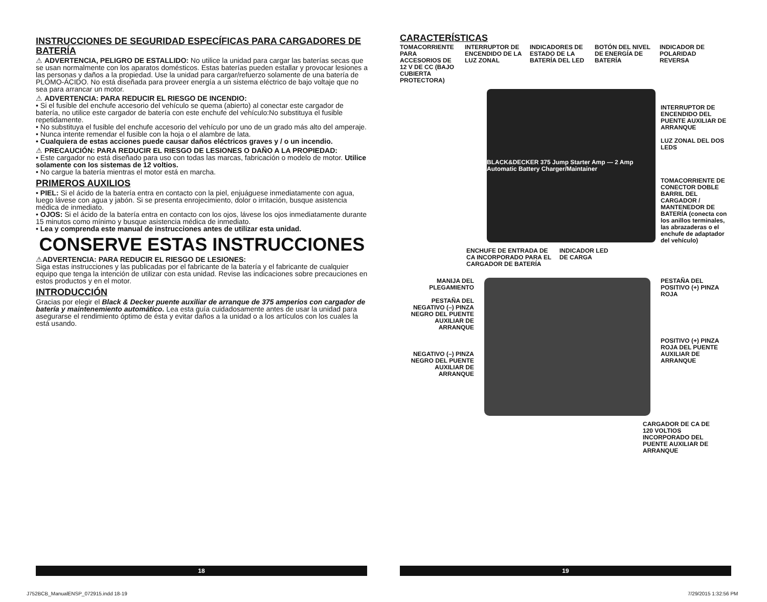INSTRUCCIONES DE SEGURIDAD ESPECÍFICAS PARA CARGADORES DE BATERÍA
⚠ ADVERTENCIA, PELIGRO DE ESTALLIDO: No utilice la unidad para cargar las baterías secas que se usan normalmente con los aparatos domésticos. Estas baterías pueden estallar y provocar lesiones a las personas y daños a la propiedad. Use la unidad para cargar/refuerzo solamente de una batería de PLOMO-ÁCIDO. No está diseñada para proveer energía a un sistema eléctrico de bajo voltaje que no sea para arrancar un motor.
⚠ ADVERTENCIA: PARA REDUCIR EL RIESGO DE INCENDIO:
• Si el fusible del enchufe accesorio del vehículo se quema (abierto) al conectar este cargador de batería, no utilice este cargador de batería con este enchufe del vehículo:No substituya el fusible repetidamente.
• No substituya el fusible del enchufe accesorio del vehículo por uno de un grado más alto del amperaje.
• Nunca intente remendar el fusible con la hoja o el alambre de lata.
• Cualquiera de estas acciones puede causar daños eléctricos graves y / o un incendio.
⚠ PRECAUCIÓN: PARA REDUCIR EL RIESGO DE LESIONES O DAÑO A LA PROPIEDAD:
• Este cargador no está diseñado para uso con todas las marcas, fabricación o modelo de motor. Utilice solamente con los sistemas de 12 voltios.
• No cargue la batería mientras el motor está en marcha.
PRIMEROS AUXILIOS
• PIEL: Si el ácido de la batería entra en contacto con la piel, enjuáguese inmediatamente con agua, luego lávese con agua y jabón. Si se presenta enrojecimiento, dolor o irritación, busque asistencia médica de inmediato.
• OJOS: Si el ácido de la batería entra en contacto con los ojos, lávese los ojos inmediatamente durante 15 minutos como mínimo y busque asistencia médica de inmediato.
• Lea y comprenda este manual de instrucciones antes de utilizar esta unidad.
CONSERVE ESTAS INSTRUCCIONES
⚠ADVERTENCIA: PARA REDUCIR EL RIESGO DE LESIONES:
Siga estas instrucciones y las publicadas por el fabricante de la batería y el fabricante de cualquier equipo que tenga la intención de utilizar con esta unidad. Revise las indicaciones sobre precauciones en estos productos y en el motor.
INTRODUCCIÓN
Gracias por elegir el Black & Decker puente auxiliar de arranque de 375 amperios con cargador de batería y maintenemiento automático. Lea esta guía cuidadosamente antes de usar la unidad para asegurarse el rendimiento óptimo de ésta y evitar daños a la unidad o a los artículos con los cuales la está usando.
CARACTERÍSTICAS
TOMACORRIENTE PARA ACCESORIOS DE 12 V DE CC (BAJO CUBIERTA PROTECTORA)
INTERRUPTOR DE ENCENDIDO DE LA LUZ ZONAL
INDICADORES DE ESTADO DE LA BATERÍA DEL LED
BOTÓN DEL NIVEL DE ENERGÍA DE BATERÍA
INDICADOR DE POLARIDAD REVERSA
BLACK&DECKER 375 Jump Starter Amp — 2 Amp Automatic Battery Charger/Maintainer
INTERRUPTOR DE ENCENDIDO DEL PUENTE AUXILIAR DE ARRANQUE
LUZ ZONAL DEL DOS LEDS
TOMACORRIENTE DE CONECTOR DOBLE BARRIL DEL CARGADOR / MANTENEDOR DE BATERÍA (conecta con los anillos terminales, las abrazaderas o el enchufe de adaptador del vehículo)
ENCHUFE DE ENTRADA DE CA INCORPORADO PARA EL CARGADOR DE BATERÍA
INDICADOR LED DE CARGA
MANIJA DEL PLEGAMIENTO
PESTAÑA DEL NEGATIVO (–) PINZA NEGRO DEL PUENTE AUXILIAR DE ARRANQUE
NEGATIVO (–) PINZA NEGRO DEL PUENTE AUXILIAR DE ARRANQUE
PESTAÑA DEL POSITIVO (+) PINZA ROJA
POSITIVO (+) PINZA ROJA DEL PUENTE AUXILIAR DE ARRANQUE
CARGADOR DE CA DE 120 VOLTIOS INCORPORADO DEL PUENTE AUXILIAR DE ARRANQUE
18 19
J752BCB_ManualENSP_072915.indd 18-19
7/29/2015 1:32:56 PM